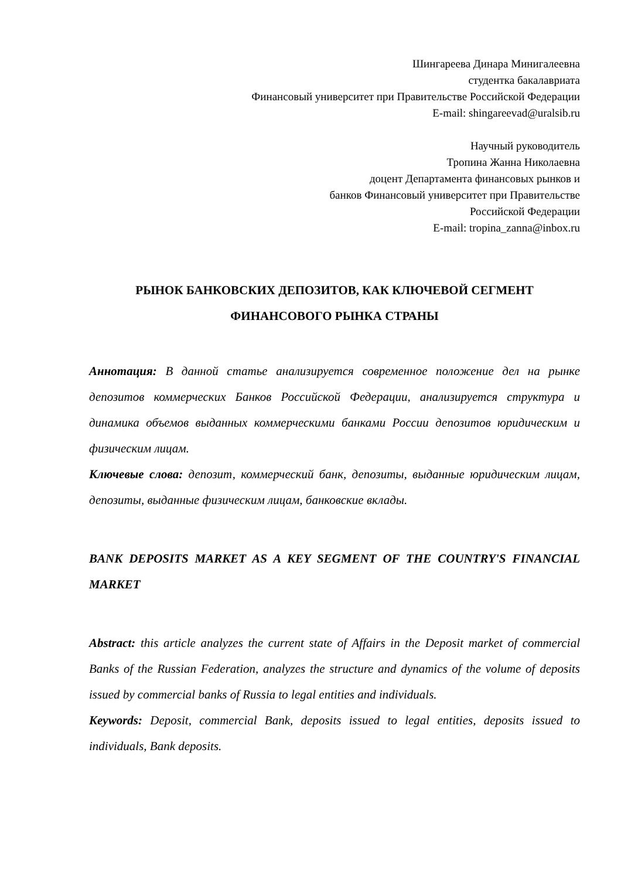Шингареева Динара Минигалеевна
студентка бакалавриата
Финансовый университет при Правительстве Российской Федерации
E-mail: shingareevad@uralsib.ru
Научный руководитель
Тропина Жанна Николаевна
доцент Департамента финансовых рынков и
банков Финансовый университет при Правительстве
Российской Федерации
E-mail: tropina_zanna@inbox.ru
РЫНОК БАНКОВСКИХ ДЕПОЗИТОВ, КАК КЛЮЧЕВОЙ СЕГМЕНТ
ФИНАНСОВОГО РЫНКА СТРАНЫ
Аннотация: В данной статье анализируется современное положение дел на рынке депозитов коммерческих Банков Российской Федерации, анализируется структура и динамика объемов выданных коммерческими банками России депозитов юридическим и физическим лицам.
Ключевые слова: депозит, коммерческий банк, депозиты, выданные юридическим лицам, депозиты, выданные физическим лицам, банковские вклады.
BANK DEPOSITS MARKET AS A KEY SEGMENT OF THE COUNTRY'S FINANCIAL MARKET
Abstract: this article analyzes the current state of Affairs in the Deposit market of commercial Banks of the Russian Federation, analyzes the structure and dynamics of the volume of deposits issued by commercial banks of Russia to legal entities and individuals.
Keywords: Deposit, commercial Bank, deposits issued to legal entities, deposits issued to individuals, Bank deposits.